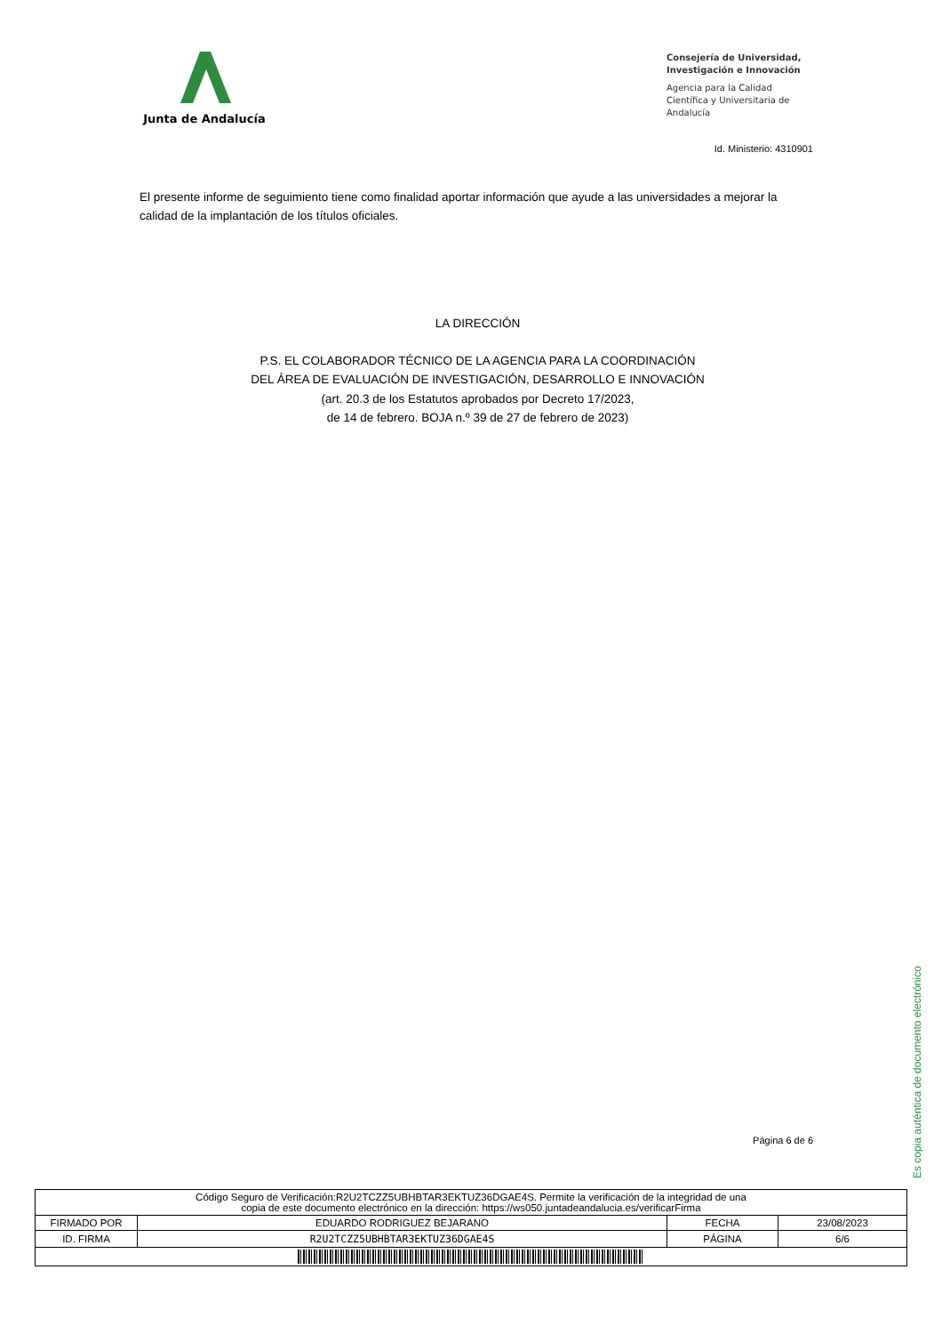Junta de Andalucía
Consejería de Universidad, Investigación e Innovación
Agencia para la Calidad Científica y Universitaria de Andalucía
Id. Ministerio: 4310901
El presente informe de seguimiento tiene como finalidad aportar información que ayude a las universidades a mejorar la calidad de la implantación de los títulos oficiales.
LA DIRECCIÓN
P.S. EL COLABORADOR TÉCNICO DE LA AGENCIA PARA LA COORDINACIÓN
DEL ÁREA DE EVALUACIÓN DE INVESTIGACIÓN, DESARROLLO E INNOVACIÓN
(art. 20.3 de los Estatutos aprobados por Decreto 17/2023,
de 14 de febrero. BOJA n.º 39 de 27 de febrero de 2023)
Página 6 de 6
Es copia auténtica de documento electrónico
| Código Seguro de Verificación:R2U2TCZZ5UBHBTAR3EKTUZ36DGAE4S. Permite la verificación de la integridad de una copia de este documento electrónico en la dirección: https://ws050.juntadeandalucia.es/verificarFirma | | | |
| FIRMADO POR | EDUARDO RODRIGUEZ BEJARANO | FECHA | 23/08/2023 |
| ID. FIRMA | R2U2TCZZ5UBHBTAR3EKTUZ36DGAE4S | PÁGINA | 6/6 |